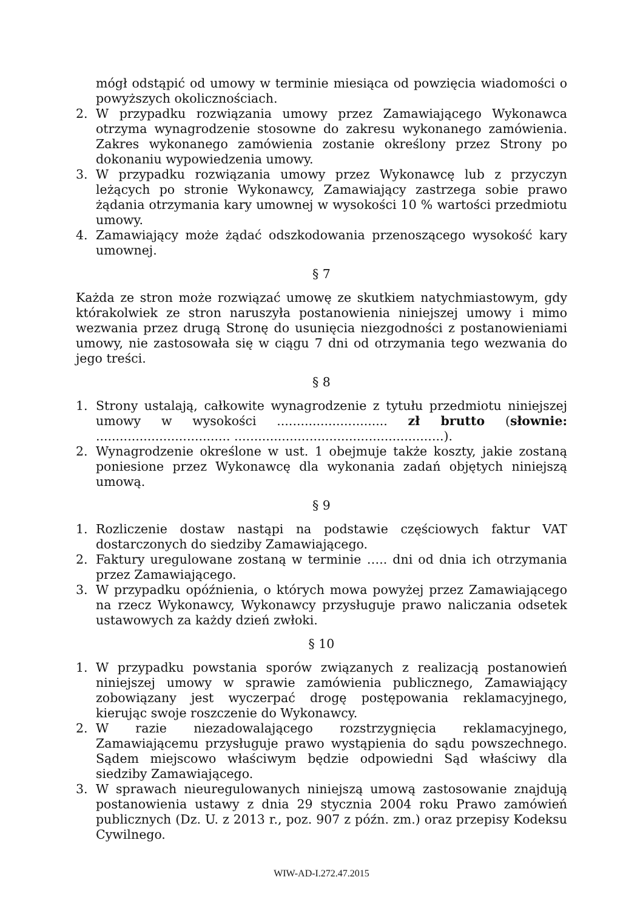mógł odstąpić od umowy w terminie miesiąca od powzięcia wiadomości o powyższych okolicznościach.
2. W przypadku rozwiązania umowy przez Zamawiającego Wykonawca otrzyma wynagrodzenie stosowne do zakresu wykonanego zamówienia. Zakres wykonanego zamówienia zostanie określony przez Strony po dokonaniu wypowiedzenia umowy.
3. W przypadku rozwiązania umowy przez Wykonawcę lub z przyczyn leżących po stronie Wykonawcy, Zamawiający zastrzega sobie prawo żądania otrzymania kary umownej w wysokości 10 % wartości przedmiotu umowy.
4. Zamawiający może żądać odszkodowania przenoszącego wysokość kary umownej.
§ 7
Każda ze stron może rozwiązać umowę ze skutkiem natychmiastowym, gdy którakolwiek ze stron naruszyła postanowienia niniejszej umowy i mimo wezwania przez drugą Stronę do usunięcia niezgodności z postanowieniami umowy, nie zastosowała się w ciągu 7 dni od otrzymania tego wezwania do jego treści.
§ 8
1. Strony ustalają, całkowite wynagrodzenie z tytułu przedmiotu niniejszej umowy w wysokości ............................ zł brutto (słownie: .................................. .....................................................).
2. Wynagrodzenie określone w ust. 1 obejmuje także koszty, jakie zostaną poniesione przez Wykonawcę dla wykonania zadań objętych niniejszą umową.
§ 9
1. Rozliczenie dostaw nastąpi na podstawie częściowych faktur VAT dostarczonych do siedziby Zamawiającego.
2. Faktury uregulowane zostaną w terminie ….. dni od dnia ich otrzymania przez Zamawiającego.
3. W przypadku opóźnienia, o których mowa powyżej przez Zamawiającego na rzecz Wykonawcy, Wykonawcy przysługuje prawo naliczania odsetek ustawowych za każdy dzień zwłoki.
§ 10
1. W przypadku powstania sporów związanych z realizacją postanowień niniejszej umowy w sprawie zamówienia publicznego, Zamawiający zobowiązany jest wyczerpać drogę postępowania reklamacyjnego, kierując swoje roszczenie do Wykonawcy.
2. W razie niezadowalającego rozstrzygnięcia reklamacyjnego, Zamawiającemu przysługuje prawo wystąpienia do sądu powszechnego. Sądem miejscowo właściwym będzie odpowiedni Sąd właściwy dla siedziby Zamawiającego.
3. W sprawach nieuregulowanych niniejszą umową zastosowanie znajdują postanowienia ustawy z dnia 29 stycznia 2004 roku Prawo zamówień publicznych (Dz. U. z 2013 r., poz. 907 z późn. zm.) oraz przepisy Kodeksu Cywilnego.
WIW-AD-I.272.47.2015